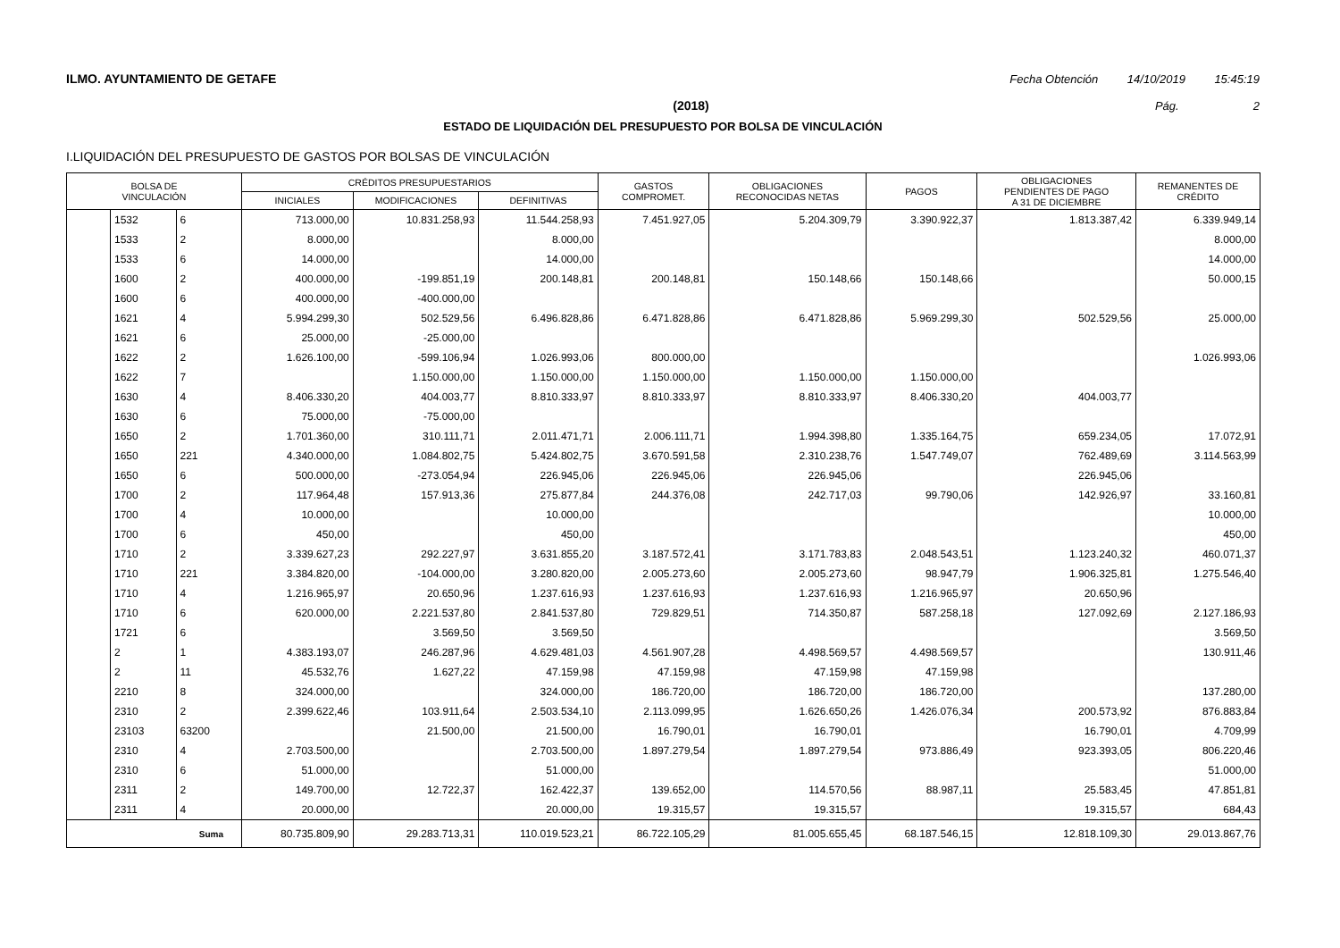ILMO. AYUNTAMIENTO DE GETAFE Fecha Obtención 14/10/2019 15:45:19
(2018) Pág. 2
ESTADO DE LIQUIDACIÓN DEL PRESUPUESTO POR BOLSA DE VINCULACIÓN
I.LIQUIDACIÓN DEL PRESUPUESTO DE GASTOS POR BOLSAS DE VINCULACIÓN
| BOLSA DE VINCULACIÓN | | | CRÉDITOS PRESUPUESTARIOS | | | GASTOS COMPROMET. | OBLIGACIONES RECONOCIDAS NETAS | PAGOS | OBLIGACIONES PENDIENTES DE PAGO A 31 DE DICIEMBRE | REMANENTES DE CRÉDITO |
| --- | --- | --- | --- | --- | --- | --- | --- | --- | --- | --- |
| | | | INICIALES | MODIFICACIONES | DEFINITIVAS | | | | | |
| | 1532 | 6 | 713.000,00 | 10.831.258,93 | 11.544.258,93 | 7.451.927,05 | 5.204.309,79 | 3.390.922,37 | 1.813.387,42 | 6.339.949,14 |
| | 1533 | 2 | 8.000,00 | | 8.000,00 | | | | | 8.000,00 |
| | 1533 | 6 | 14.000,00 | | 14.000,00 | | | | | 14.000,00 |
| | 1600 | 2 | 400.000,00 | -199.851,19 | 200.148,81 | 200.148,81 | 150.148,66 | 150.148,66 | | 50.000,15 |
| | 1600 | 6 | 400.000,00 | -400.000,00 | | | | | | |
| | 1621 | 4 | 5.994.299,30 | 502.529,56 | 6.496.828,86 | 6.471.828,86 | 6.471.828,86 | 5.969.299,30 | 502.529,56 | 25.000,00 |
| | 1621 | 6 | 25.000,00 | -25.000,00 | | | | | | |
| | 1622 | 2 | 1.626.100,00 | -599.106,94 | 1.026.993,06 | 800.000,00 | | | | 1.026.993,06 |
| | 1622 | 7 | | 1.150.000,00 | 1.150.000,00 | 1.150.000,00 | 1.150.000,00 | 1.150.000,00 | | |
| | 1630 | 4 | 8.406.330,20 | 404.003,77 | 8.810.333,97 | 8.810.333,97 | 8.810.333,97 | 8.406.330,20 | 404.003,77 | |
| | 1630 | 6 | 75.000,00 | -75.000,00 | | | | | | |
| | 1650 | 2 | 1.701.360,00 | 310.111,71 | 2.011.471,71 | 2.006.111,71 | 1.994.398,80 | 1.335.164,75 | 659.234,05 | 17.072,91 |
| | 1650 | 221 | 4.340.000,00 | 1.084.802,75 | 5.424.802,75 | 3.670.591,58 | 2.310.238,76 | 1.547.749,07 | 762.489,69 | 3.114.563,99 |
| | 1650 | 6 | 500.000,00 | -273.054,94 | 226.945,06 | 226.945,06 | 226.945,06 | | 226.945,06 | |
| | 1700 | 2 | 117.964,48 | 157.913,36 | 275.877,84 | 244.376,08 | 242.717,03 | 99.790,06 | 142.926,97 | 33.160,81 |
| | 1700 | 4 | 10.000,00 | | 10.000,00 | | | | | 10.000,00 |
| | 1700 | 6 | 450,00 | | 450,00 | | | | | 450,00 |
| | 1710 | 2 | 3.339.627,23 | 292.227,97 | 3.631.855,20 | 3.187.572,41 | 3.171.783,83 | 2.048.543,51 | 1.123.240,32 | 460.071,37 |
| | 1710 | 221 | 3.384.820,00 | -104.000,00 | 3.280.820,00 | 2.005.273,60 | 2.005.273,60 | 98.947,79 | 1.906.325,81 | 1.275.546,40 |
| | 1710 | 4 | 1.216.965,97 | 20.650,96 | 1.237.616,93 | 1.237.616,93 | 1.237.616,93 | 1.216.965,97 | 20.650,96 | |
| | 1710 | 6 | 620.000,00 | 2.221.537,80 | 2.841.537,80 | 729.829,51 | 714.350,87 | 587.258,18 | 127.092,69 | 2.127.186,93 |
| | 1721 | 6 | | 3.569,50 | 3.569,50 | | | | | 3.569,50 |
| | 2 | 1 | 4.383.193,07 | 246.287,96 | 4.629.481,03 | 4.561.907,28 | 4.498.569,57 | 4.498.569,57 | | 130.911,46 |
| | 2 | 11 | 45.532,76 | 1.627,22 | 47.159,98 | 47.159,98 | 47.159,98 | 47.159,98 | | |
| | 2210 | 8 | 324.000,00 | | 324.000,00 | 186.720,00 | 186.720,00 | 186.720,00 | | 137.280,00 |
| | 2310 | 2 | 2.399.622,46 | 103.911,64 | 2.503.534,10 | 2.113.099,95 | 1.626.650,26 | 1.426.076,34 | 200.573,92 | 876.883,84 |
| | 23103 | 63200 | | 21.500,00 | 21.500,00 | 16.790,01 | 16.790,01 | | 16.790,01 | 4.709,99 |
| | 2310 | 4 | 2.703.500,00 | | 2.703.500,00 | 1.897.279,54 | 1.897.279,54 | 973.886,49 | 923.393,05 | 806.220,46 |
| | 2310 | 6 | 51.000,00 | | 51.000,00 | | | | | 51.000,00 |
| | 2311 | 2 | 149.700,00 | 12.722,37 | 162.422,37 | 139.652,00 | 114.570,56 | 88.987,11 | 25.583,45 | 47.851,81 |
| | 2311 | 4 | 20.000,00 | | 20.000,00 | 19.315,57 | 19.315,57 | | 19.315,57 | 684,43 |
| Suma | | | 80.735.809,90 | 29.283.713,31 | 110.019.523,21 | 86.722.105,29 | 81.005.655,45 | 68.187.546,15 | 12.818.109,30 | 29.013.867,76 |